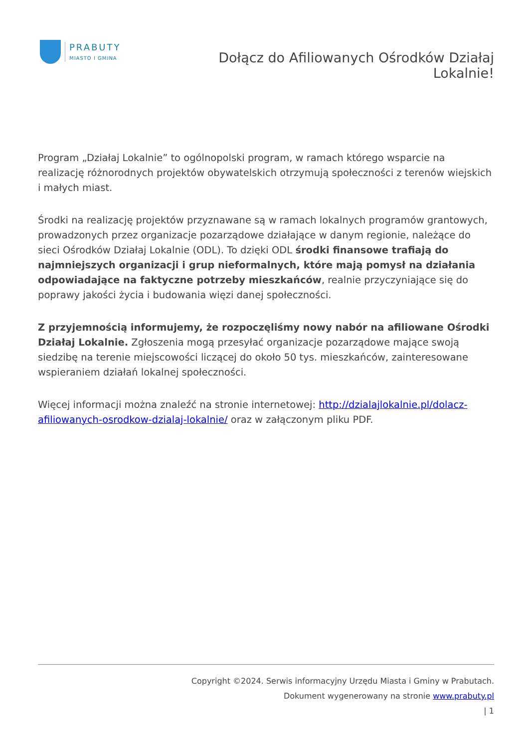PRABUTY
MIASTO I GMINA
Dołącz do Afiliowanych Ośrodków Działaj Lokalnie!
Program „Działaj Lokalnie” to ogólnopolski program, w ramach którego wsparcie na realizację różnorodnych projektów obywatelskich otrzymują społeczności z terenów wiejskich i małych miast.
Środki na realizację projektów przyznawane są w ramach lokalnych programów grantowych, prowadzonych przez organizacje pozarządowe działające w danym regionie, należące do sieci Ośrodków Działaj Lokalnie (ODL). To dzięki ODL środki finansowe trafiają do najmniejszych organizacji i grup nieformalnych, które mają pomysł na działania odpowiadające na faktyczne potrzeby mieszkańców, realnie przyczyniające się do poprawy jakości życia i budowania więzi danej społeczności.
Z przyjemnością informujemy, że rozpoczęliśmy nowy nabór na afiliowane Ośrodki Działaj Lokalnie. Zgłoszenia mogą przesyłać organizacje pozarządowe mające swoją siedzibę na terenie miejscowości liczącej do około 50 tys. mieszkańców, zainteresowane wspieraniem działań lokalnej społeczności.
Więcej informacji można znaleźć na stronie internetowej: http://dzialajlokalnie.pl/dolacz-afiliowanych-osrodkow-dzialaj-lokalnie/ oraz w załączonym pliku PDF.
Copyright ©2024. Serwis informacyjny Urzędu Miasta i Gminy w Prabutach.
Dokument wygenerowany na stronie www.prabuty.pl
| 1